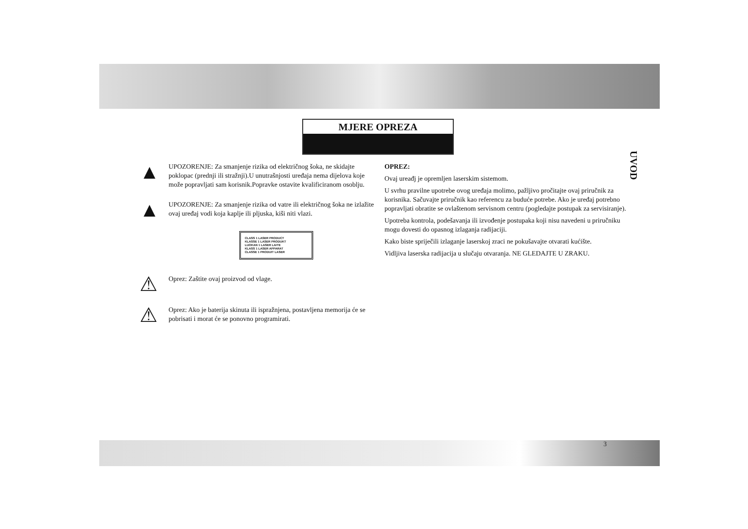MJERE OPREZA
UVOD
▲
UPOZORENJE: Za smanjenje rizika od električnog šoka, ne skidajte poklopac (prednji ili stražnji).U unutrašnjosti uređaja nema dijelova koje može popravljati sam korisnik.Popravke ostavite kvalificiranom osoblju.
▲
UPOZORENJE: Za smanjenje rizika od vatre ili električnog šoka ne izlažite ovaj uređaj vodi koja kaplje ili pljuska, kiši niti vlazi.
CLASS 1 LASER PRODUCT
KLASSE 1 LASER PRODUKT
LUOKAN 1 LASER LAITE
KLASS 1 LASER APPARAT
CLASSE 1 PRODUIT LASER
⚠
Oprez: Zaštite ovaj proizvod od vlage.
⚠
Oprez: Ako je baterija skinuta ili ispražnjena, postavljena memorija će se pobrisati i morat će se ponovno programirati.
OPREZ:
Ovaj ureađj je opremljen laserskim sistemom.
U svrhu pravilne upotrebe ovog uređaja molimo, pažljivo pročitajte ovaj priručnik za korisnika. Sačuvajte priručnik kao referencu za buduće potrebe. Ako je uređaj potrebno popravljati obratite se ovlaštenom servisnom centru (pogledajte postupak za servisiranje).
Upotreba kontrola, podešavanja ili izvođenje postupaka koji nisu navedeni u priručniku mogu dovesti do opasnog izlaganja radijaciji.
Kako biste spriječili izlaganje laserskoj zraci ne pokušavajte otvarati kućište.
Vidljiva laserska radijacija u slučaju otvaranja. NE GLEDAJTE U ZRAKU.
3